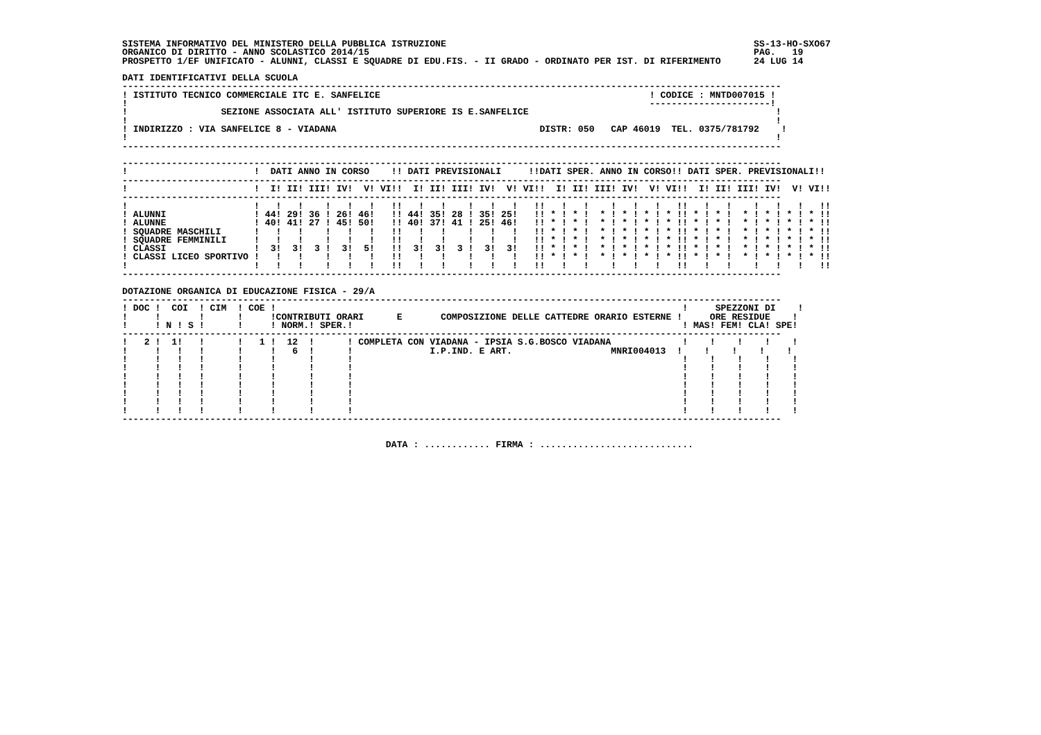SISTEMA INFORMATIVO DEL MINISTERO DELLA PUBBLICA ISTRUZIONE                                                        SS-13-HO-SXO67
ORGANICO DI DIRITTO - ANNO SCOLASTICO 2014/15                                                                      PAG.   19
PROSPETTO 1/EF UNIFICATO - ALUNNI, CLASSI E SQUADRE DI EDU.FIS. - II GRADO - ORDINATO PER IST. DI RIFERIMENTO      24 LUG 14

DATI IDENTIFICATIVI DELLA SCUOLA
------------------------------------------------------------------------------------------------------------------------
! ISTITUTO TECNICO COMMERCIALE ITC E. SANFELICE                                                 ! CODICE : MNTD007015 !
!                                                                                               ----------------------!
!                 SEZIONE ASSOCIATA ALL' ISTITUTO SUPERIORE IS E.SANFELICE                                             !
!                                                                                                                      !
! INDIRIZZO : VIA SANFELICE 8 - VIADANA                                     DISTR: 050   CAP 46019  TEL. 0375/781792    !
!                                                                                                                      !
------------------------------------------------------------------------------------------------------------------------

------------------------------------------------------------------------------------------------------------------------
!                       !  DATI ANNO IN CORSO    !! DATI PREVISIONALI     !!DATI SPER. ANNO IN CORSO!! DATI SPER. PREVISIONALI!!
------------------------------------------------------------------------------------------------------------------------
!                       !  I! II! III! IV!  V! VI!!  I! II! III! IV!  V! VI!!  I! II! III! IV!  V! VI!!  I! II! III! IV!  V! VI!!
------------------------------------------------------------------------------------------------------------------------
!                       !   !   !    !   !   !   !!   !   !    !   !   !   !!   !   !    !   !   !   !!   !   !    !   !   !   !!
! ALUNNI                ! 44! 29! 36 ! 26! 46!   !! 44! 35! 28 ! 35! 25!   !! * ! * !  * ! * ! * ! * !! * ! * !  * ! * ! * ! * !!
! ALUNNE                ! 40! 41! 27 ! 45! 50!   !! 40! 37! 41 ! 25! 46!   !! * ! * !  * ! * ! * ! * !! * ! * !  * ! * ! * ! * !!
! SQUADRE MASCHILI      !   !   !    !   !   !   !!   !   !    !   !   !   !! * ! * !  * ! * ! * ! * !! * ! * !  * ! * ! * ! * !!
! SQUADRE FEMMINILI     !   !   !    !   !   !   !!   !   !    !   !   !   !! * ! * !  * ! * ! * ! * !! * ! * !  * ! * ! * ! * !!
! CLASSI                !  3!  3!  3 !  3!  5!   !!  3!  3!  3 !  3!  3!   !! * ! * !  * ! * ! * ! * !! * ! * !  * ! * ! * ! * !!
! CLASSI LICEO SPORTIVO !   !   !    !   !   !   !!   !   !    !   !   !   !! * ! * !  * ! * ! * ! * !! * ! * !  * ! * ! * ! * !!
!                       !   !   !    !   !   !   !!   !   !    !   !   !   !!   !   !    !   !   !   !!   !   !    !   !   !   !!
------------------------------------------------------------------------------------------------------------------------

DOTAZIONE ORGANICA DI EDUCAZIONE FISICA - 29/A
------------------------------------------------------------------------------------------------------------------------
! DOC !  COI  ! CIM  ! COE !                                                                          !     SPEZZONI DI    !
!     !       !      !     !CONTRIBUTI ORARI      E       COMPOSIZIONE DELLE CATTEDRE ORARIO ESTERNE !     ORE RESIDUE    !
!     ! N ! S !      !     ! NORM.! SPER.!                                                            ! MAS! FEM! CLA! SPE!
------------------------------------------------------------------------------------------------------------------------
!   2 !  1!   !      !   1 !  12  !      ! COMPLETA CON VIADANA - IPSIA S.G.BOSCO VIADANA             !    !    !    !    !
!     !   !   !      !     !   6  !      !              I.P.IND. E ART.                  MNRI004013  !    !    !    !    !
!     !   !   !      !     !      !      !                                                            !    !    !    !    !
!     !   !   !      !     !      !      !                                                            !    !    !    !    !
!     !   !   !      !     !      !      !                                                            !    !    !    !    !
!     !   !   !      !     !      !      !                                                            !    !    !    !    !
!     !   !   !      !     !      !      !                                                            !    !    !    !    !
!     !   !   !      !     !      !      !                                                            !    !    !    !    !
!     !   !   !      !     !      !      !                                                            !    !    !    !    !
------------------------------------------------------------------------------------------------------------------------


                                                DATA : ............ FIRMA : ............................